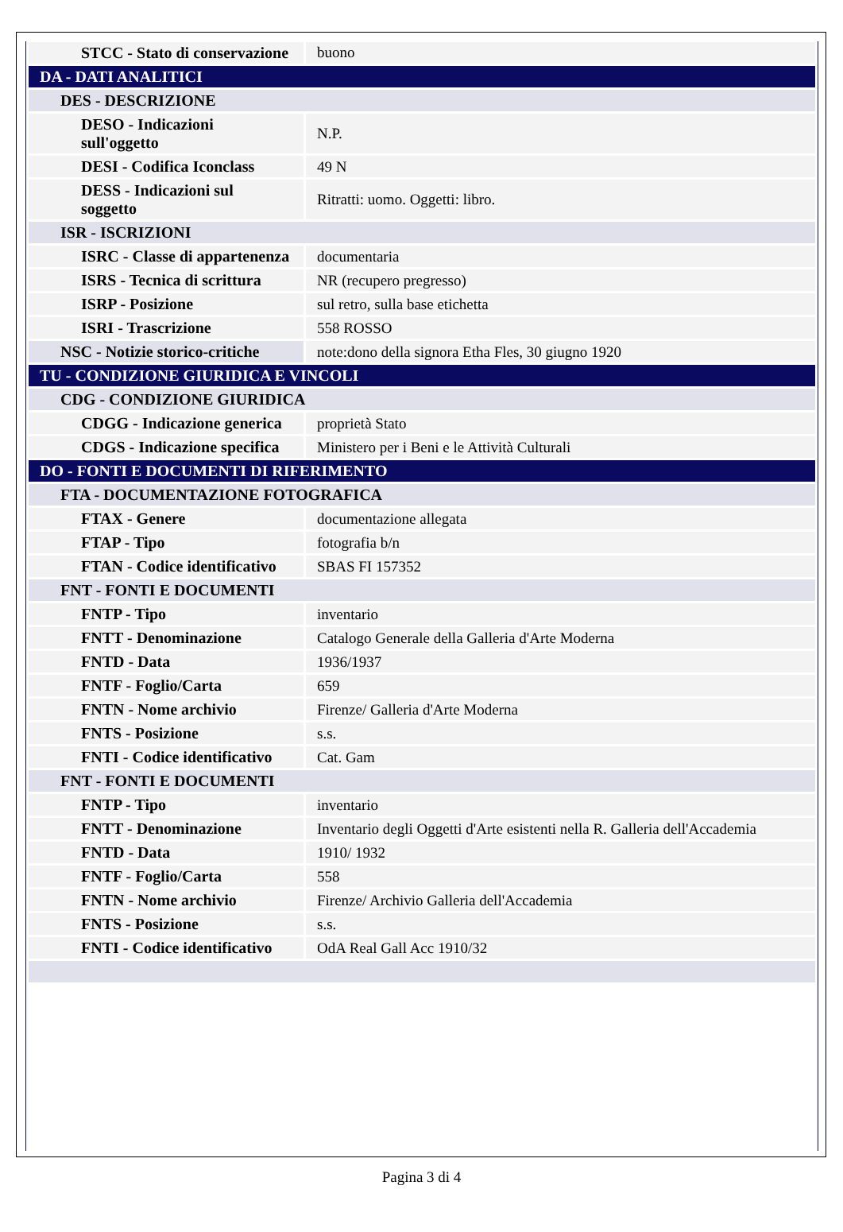| STCC - Stato di conservazione | buono |
| DA - DATI ANALITICI | |
| DES - DESCRIZIONE | |
| DESO - Indicazioni sull'oggetto | N.P. |
| DESI - Codifica Iconclass | 49 N |
| DESS - Indicazioni sul soggetto | Ritratti: uomo. Oggetti: libro. |
| ISR - ISCRIZIONI | |
| ISRC - Classe di appartenenza | documentaria |
| ISRS - Tecnica di scrittura | NR (recupero pregresso) |
| ISRP - Posizione | sul retro, sulla base etichetta |
| ISRI - Trascrizione | 558 ROSSO |
| NSC - Notizie storico-critiche | note:dono della signora Etha Fles, 30 giugno 1920 |
| TU - CONDIZIONE GIURIDICA E VINCOLI | |
| CDG - CONDIZIONE GIURIDICA | |
| CDGG - Indicazione generica | proprietà Stato |
| CDGS - Indicazione specifica | Ministero per i Beni e le Attività Culturali |
| DO - FONTI E DOCUMENTI DI RIFERIMENTO | |
| FTA - DOCUMENTAZIONE FOTOGRAFICA | |
| FTAX - Genere | documentazione allegata |
| FTAP - Tipo | fotografia b/n |
| FTAN - Codice identificativo | SBAS FI 157352 |
| FNT - FONTI E DOCUMENTI | |
| FNTP - Tipo | inventario |
| FNTT - Denominazione | Catalogo Generale della Galleria d'Arte Moderna |
| FNTD - Data | 1936/1937 |
| FNTF - Foglio/Carta | 659 |
| FNTN - Nome archivio | Firenze/ Galleria d'Arte Moderna |
| FNTS - Posizione | s.s. |
| FNTI - Codice identificativo | Cat. Gam |
| FNT - FONTI E DOCUMENTI | |
| FNTP - Tipo | inventario |
| FNTT - Denominazione | Inventario degli Oggetti d'Arte esistenti nella R. Galleria dell'Accademia |
| FNTD - Data | 1910/ 1932 |
| FNTF - Foglio/Carta | 558 |
| FNTN - Nome archivio | Firenze/ Archivio Galleria dell'Accademia |
| FNTS - Posizione | s.s. |
| FNTI - Codice identificativo | OdA Real Gall Acc 1910/32 |
Pagina 3 di 4